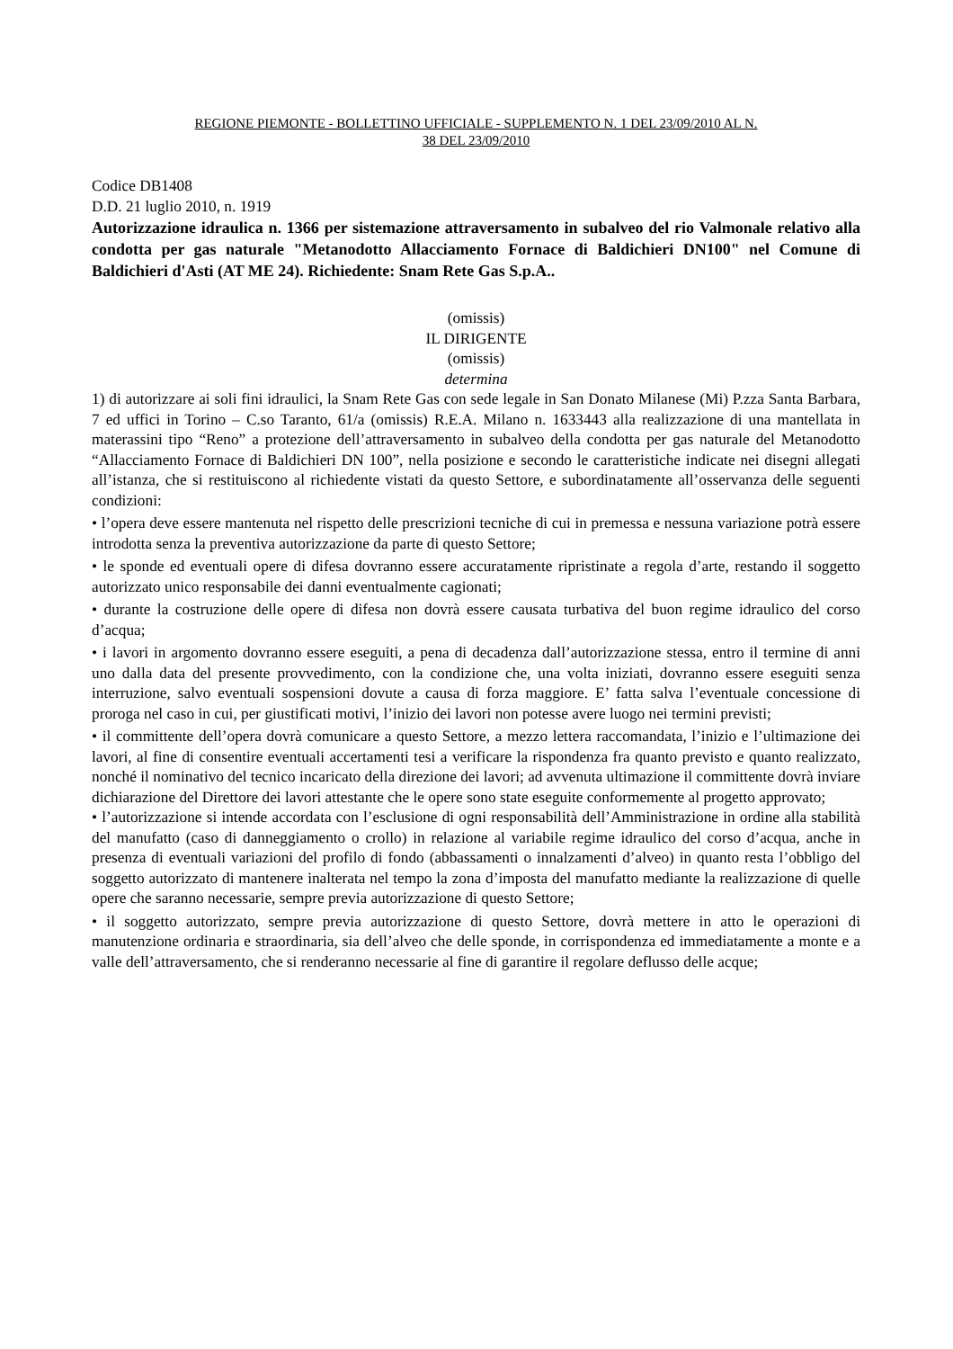REGIONE PIEMONTE - BOLLETTINO UFFICIALE - SUPPLEMENTO N. 1 DEL 23/09/2010 AL N.
38 DEL 23/09/2010
Codice DB1408
D.D. 21 luglio 2010, n. 1919
Autorizzazione idraulica n. 1366 per sistemazione attraversamento in subalveo del rio Valmonale relativo alla condotta per gas naturale "Metanodotto Allacciamento Fornace di Baldichieri DN100" nel Comune di Baldichieri d'Asti (AT ME 24). Richiedente: Snam Rete Gas S.p.A..
(omissis)
IL DIRIGENTE
(omissis)
determina
1) di autorizzare ai soli fini idraulici, la Snam Rete Gas con sede legale in San Donato Milanese (Mi) P.zza Santa Barbara, 7 ed uffici in Torino – C.so Taranto, 61/a (omissis) R.E.A. Milano n. 1633443 alla realizzazione di una mantellata in materassini tipo “Reno” a protezione dell’attraversamento in subalveo della condotta per gas naturale del Metanodotto “Allacciamento Fornace di Baldichieri DN 100”, nella posizione e secondo le caratteristiche indicate nei disegni allegati all’istanza, che si restituiscono al richiedente vistati da questo Settore, e subordinatamente all’osservanza delle seguenti condizioni:
• l’opera deve essere mantenuta nel rispetto delle prescrizioni tecniche di cui in premessa e nessuna variazione potrà essere introdotta senza la preventiva autorizzazione da parte di questo Settore;
• le sponde ed eventuali opere di difesa dovranno essere accuratamente ripristinate a regola d’arte, restando il soggetto autorizzato unico responsabile dei danni eventualmente cagionati;
• durante la costruzione delle opere di difesa non dovrà essere causata turbativa del buon regime idraulico del corso d’acqua;
• i lavori in argomento dovranno essere eseguiti, a pena di decadenza dall’autorizzazione stessa, entro il termine di anni uno dalla data del presente provvedimento, con la condizione che, una volta iniziati, dovranno essere eseguiti senza interruzione, salvo eventuali sospensioni dovute a causa di forza maggiore. E’ fatta salva l’eventuale concessione di proroga nel caso in cui, per giustificati motivi, l’inizio dei lavori non potesse avere luogo nei termini previsti;
• il committente dell’opera dovrà comunicare a questo Settore, a mezzo lettera raccomandata, l’inizio e l’ultimazione dei lavori, al fine di consentire eventuali accertamenti tesi a verificare la rispondenza fra quanto previsto e quanto realizzato, nonché il nominativo del tecnico incaricato della direzione dei lavori; ad avvenuta ultimazione il committente dovrà inviare dichiarazione del Direttore dei lavori attestante che le opere sono state eseguite conformemente al progetto approvato;
• l’autorizzazione si intende accordata con l’esclusione di ogni responsabilità dell’Amministrazione in ordine alla stabilità del manufatto (caso di danneggiamento o crollo) in relazione al variabile regime idraulico del corso d’acqua, anche in presenza di eventuali variazioni del profilo di fondo (abbassamenti o innalzamenti d’alveo) in quanto resta l’obbligo del soggetto autorizzato di mantenere inalterata nel tempo la zona d’imposta del manufatto mediante la realizzazione di quelle opere che saranno necessarie, sempre previa autorizzazione di questo Settore;
• il soggetto autorizzato, sempre previa autorizzazione di questo Settore, dovrà mettere in atto le operazioni di manutenzione ordinaria e straordinaria, sia dell’alveo che delle sponde, in corrispondenza ed immediatamente a monte e a valle dell’attraversamento, che si renderanno necessarie al fine di garantire il regolare deflusso delle acque;